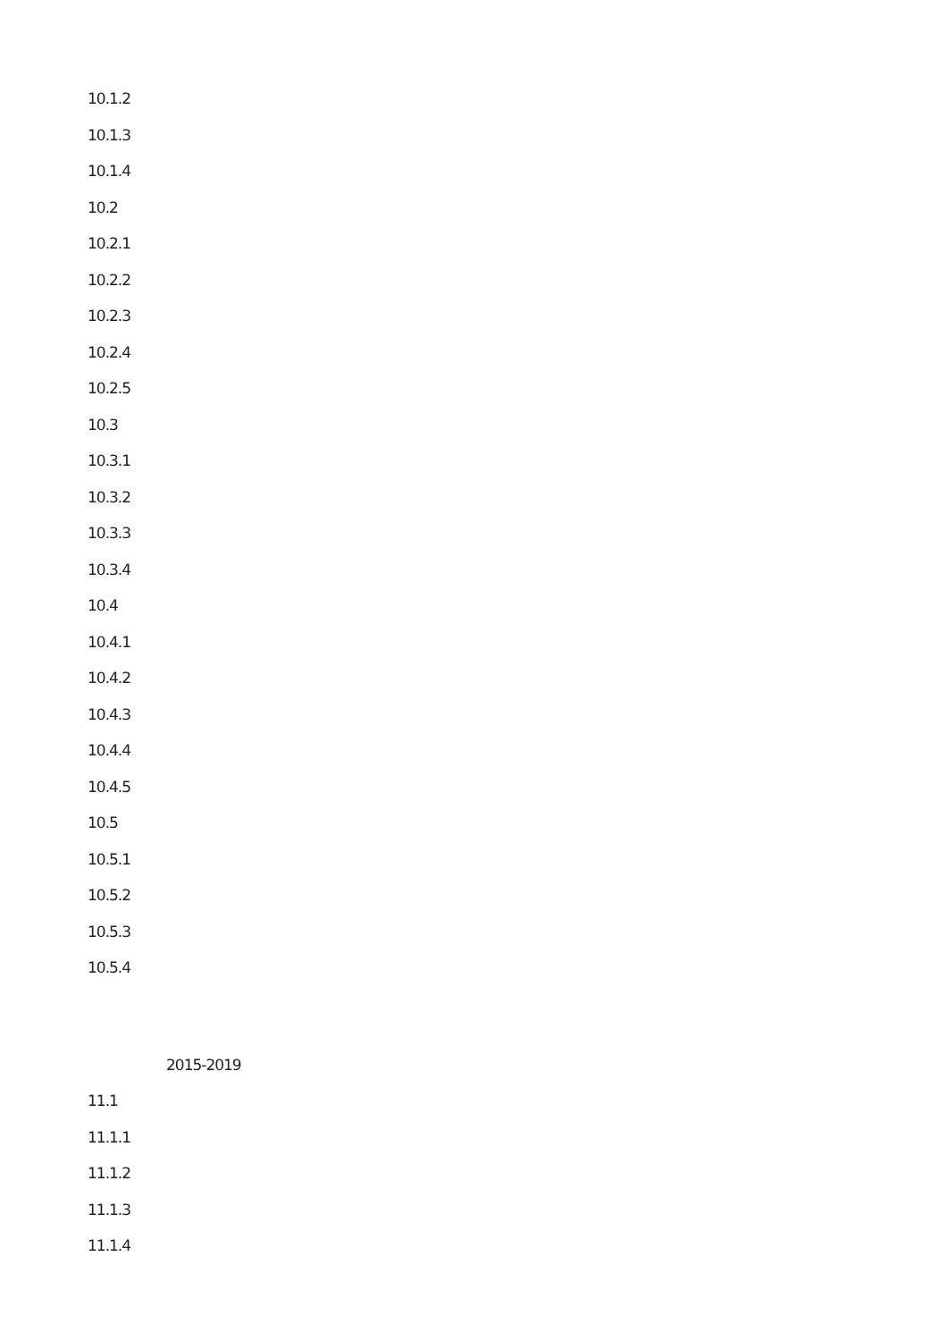10.1.2
10.1.3
10.1.4
10.2
10.2.1
10.2.2
10.2.3
10.2.4
10.2.5
10.3
10.3.1
10.3.2
10.3.3
10.3.4
10.4
10.4.1
10.4.2
10.4.3
10.4.4
10.4.5
10.5
10.5.1
10.5.2
10.5.3
10.5.4
2015-2019
11.1
11.1.1
11.1.2
11.1.3
11.1.4